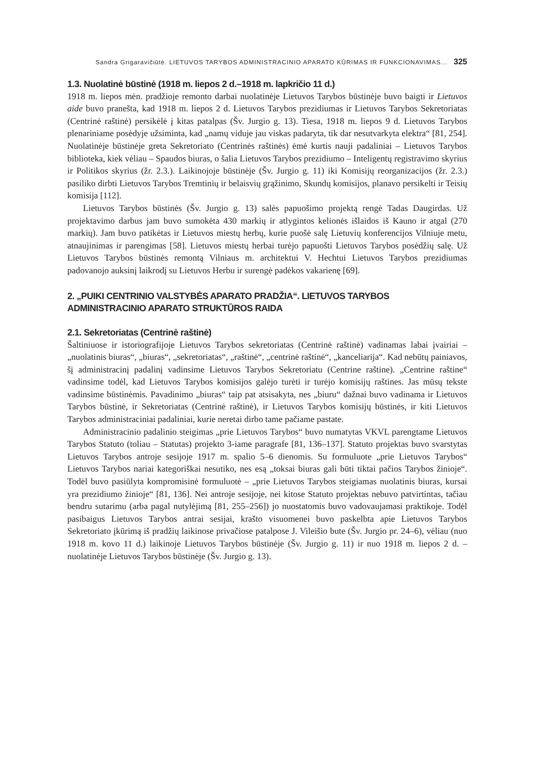Sandra Grigaravičiūtė. LIETUVOS TARYBOS ADMINISTRACINIO APARATO KŪRIMAS IR FUNKCIONAVIMAS... 325
1.3. Nuolatinė būstinė (1918 m. liepos 2 d.–1918 m. lapkričio 11 d.)
1918 m. liepos mėn. pradžioje remonto darbai nuolatinėje Lietuvos Tarybos būstinėje buvo baigti ir Lietuvos aide buvo pranešta, kad 1918 m. liepos 2 d. Lietuvos Tarybos prezidiumas ir Lietuvos Tarybos Sekretoriatas (Centrinė raštinė) persikėlė į kitas patalpas (Šv. Jurgio g. 13). Tiesa, 1918 m. liepos 9 d. Lietuvos Tarybos plenariniame posėdyje užsiminta, kad „namų viduje jau viskas padaryta, tik dar nesutvarkyta elektra“ [81, 254]. Nuolatinėje būstinėje greta Sekretoriato (Centrinės raštinės) ėmė kurtis nauji padaliniai – Lietuvos Tarybos biblioteka, kiek vėliau – Spaudos biuras, o šalia Lietuvos Tarybos prezidiumo – Inteligentų registravimo skyrius ir Politikos skyrius (žr. 2.3.). Laikinojoje būstinėje (Šv. Jurgio g. 11) iki Komisijų reorganizacijos (žr. 2.3.) pasiliko dirbti Lietuvos Tarybos Tremtinių ir belaisvių grąžinimo, Skundų komisijos, planavo persikelti ir Teisių komisija [112].
Lietuvos Tarybos būstinės (Šv. Jurgio g. 13) salės papuošimo projektą rengė Tadas Daugirdas. Už projektavimo darbus jam buvo sumokėta 430 markių ir atlygintos kelionės išlaidos iš Kauno ir atgal (270 markių). Jam buvo patikėtas ir Lietuvos miestų herbų, kurie puošė salę Lietuvių konferencijos Vilniuje metu, atnaujinimas ir parengimas [58]. Lietuvos miestų herbai turėjo papuošti Lietuvos Tarybos posėdžių salę. Už Lietuvos Tarybos būstinės remontą Vilniaus m. architektui V. Hechtui Lietuvos Tarybos prezidiumas padovanojo auksinį laikrodį su Lietuvos Herbu ir surengė padėkos vakarienę [69].
2. „PUIKI CENTRINIO VALSTYBĖS APARATO PRADŽIA“. LIETUVOS TARYBOS
ADMINISTRACINIO APARATO STRUKTŪROS RAIDA
2.1. Sekretoriatas (Centrinė raštinė)
Šaltiniuose ir istoriografijoje Lietuvos Tarybos sekretoriatas (Centrinė raštinė) vadinamas labai įvairiai – „nuolatinis biuras“, „biuras“, „sekretoriatas“, „raštinė“, „centrinė raštinė“, „kanceliarija“. Kad nebūtų painiavos, šį administracinį padalinį vadinsime Lietuvos Tarybos Sekretoriatu (Centrine raštine). „Centrine raštine“ vadinsime todėl, kad Lietuvos Tarybos komisijos galėjo turėti ir turėjo komisijų raštines. Jas mūsų tekste vadinsime būstinėmis. Pavadinimo „biuras“ taip pat atsisakyta, nes „biuru“ dažnai buvo vadinama ir Lietuvos Tarybos būstinė, ir Sekretoriatas (Centrinė raštinė), ir Lietuvos Tarybos komisijų būstinės, ir kiti Lietuvos Tarybos administraciniai padaliniai, kurie neretai dirbo tame pačiame pastate.
Administracinio padalinio steigimas „prie Lietuvos Tarybos“ buvo numatytas VKVL parengtame Lietuvos Tarybos Statuto (toliau – Statutas) projekto 3-iame paragrafe [81, 136–137]. Statuto projektas buvo svarstytas Lietuvos Tarybos antroje sesijoje 1917 m. spalio 5–6 dienomis. Su formuluote „prie Lietuvos Tarybos“ Lietuvos Tarybos nariai kategoriškai nesutiko, nes esą „toksai biuras gali būti tiktai pačios Tarybos žinioje“. Todėl buvo pasiūlyta kompromisinė formuluotė – „prie Lietuvos Tarybos steigiamas nuolatinis biuras, kursai yra prezidiumo žinioje“ [81, 136]. Nei antroje sesijoje, nei kitose Statuto projektas nebuvo patvirtintas, tačiau bendru sutarimu (arba pagal nutylėjimą [81, 255–256]) jo nuostatomis buvo vadovaujamasi praktikoje. Todėl pasibaigus Lietuvos Tarybos antrai sesijai, krašto visuomenei buvo paskelbta apie Lietuvos Tarybos Sekretoriato įkūrimą iš pradžių laikinose privačiose patalpose J. Vileišio bute (Šv. Jurgio pr. 24–6), vėliau (nuo 1918 m. kovo 11 d.) laikinoje Lietuvos Tarybos būstinėje (Šv. Jurgio g. 11) ir nuo 1918 m. liepos 2 d. – nuolatinėje Lietuvos Tarybos būstinėje (Šv. Jurgio g. 13).